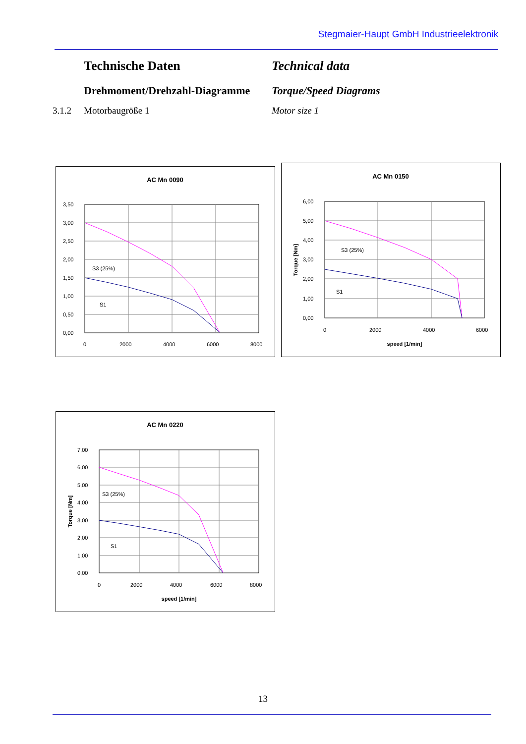Stegmaier-Haupt GmbH Industrieelektronik
Technische Daten Technical data
Drehmoment/Drehzahl-Diagramme
Torque/Speed Diagrams
3.1.2 Motorbaugröße 1 Motor size 1
AC Mn 0090
3,50
3,00
2,50
2,00
1,50
1,00
0,50
0,00
0
2000
4000
6000
8000
S3 (25%)
S1
AC Mn 0150
6,00
5,00
4,00
3,00
2,00
1,00
0,00
0
2000
4000
6000
speed [1/min]
Torque [Nm]
S3 (25%)
S1
AC Mn 0220
7,00
6,00
5,00
4,00
3,00
2,00
1,00
0,00
0
2000
4000
6000
8000
speed [1/min]
Torque [Nm]
S3 (25%)
S1
13